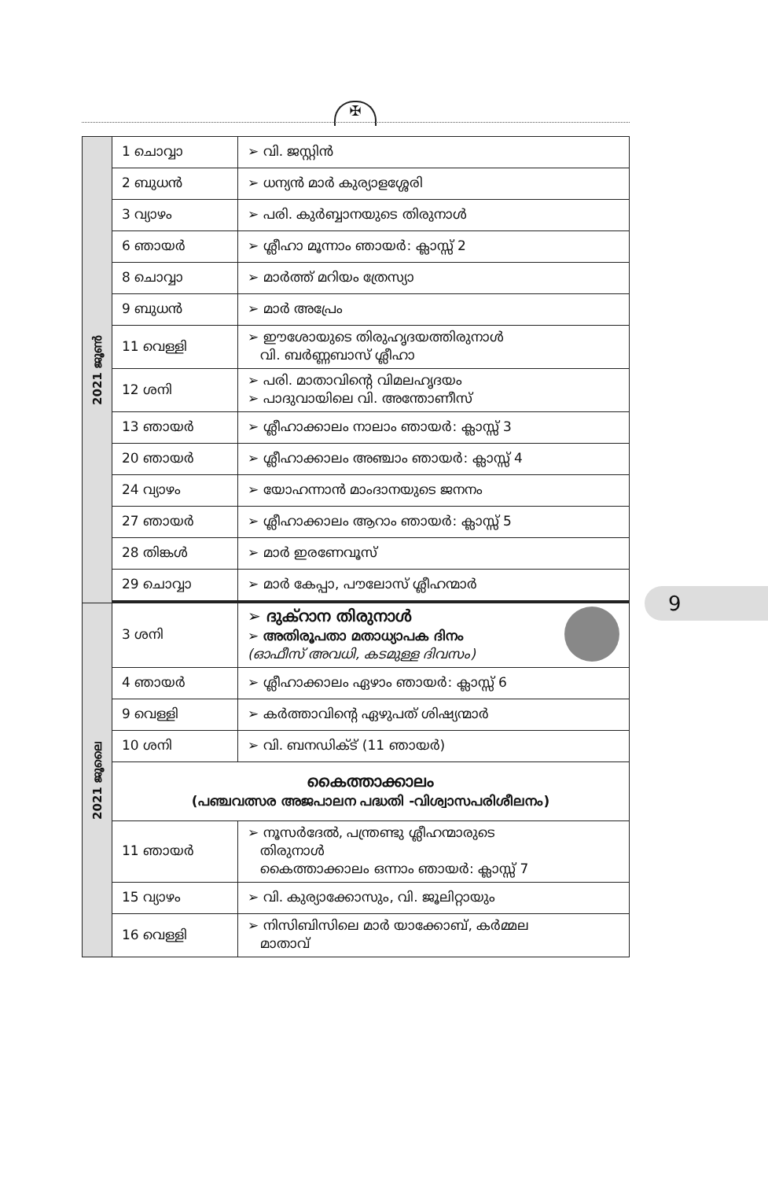✠
| 2021 ജൂൺ | 1 ചൊവ്വാ | ➢ വി. ജസ്റ്റിൻ |
| | 2 ബുധൻ | ➢ ധന്യൻ മാർ കുര്യാളശ്ശേരി |
| | 3 വ്യാഴം | ➢ പരി. കുർബ്ബാനയുടെ തിരുനാൾ |
| | 6 ഞായർ | ➢ ശ്ലീഹാ മൂന്നാം ഞായർ: ക്ലാസ്സ് 2 |
| | 8 ചൊവ്വാ | ➢ മാർത്ത് മറിയം ത്രേസ്യാ |
| | 9 ബുധൻ | ➢ മാർ അപ്രേം |
| | 11 വെള്ളി | ➢ ഈശോയുടെ തിരുഹൃദയത്തിരുനാൾ വി. ബർണ്ണബാസ് ശ്ലീഹാ |
| | 12 ശനി | ➢ പരി. മാതാവിന്റെ വിമലഹൃദയം ➢ പാദുവായിലെ വി. അന്തോണീസ് |
| | 13 ഞായർ | ➢ ശ്ലീഹാക്കാലം നാലാം ഞായർ: ക്ലാസ്സ് 3 |
| | 20 ഞായർ | ➢ ശ്ലീഹാക്കാലം അഞ്ചാം ഞായർ: ക്ലാസ്സ് 4 |
| | 24 വ്യാഴം | ➢ യോഹന്നാൻ മാംദാനയുടെ ജനനം |
| | 27 ഞായർ | ➢ ശ്ലീഹാക്കാലം ആറാം ഞായർ: ക്ലാസ്സ് 5 |
| | 28 തിങ്കൾ | ➢ മാർ ഇരണേവൂസ് |
| | 29 ചൊവ്വാ | ➢ മാർ കേപ്പാ, പൗലോസ് ശ്ലീഹന്മാർ |
| 2021 ജൂലൈ | 3 ശനി | ➢ ദുക്റാന തിരുനാൾ ➢ അതിരൂപതാ മതാധ്യാപക ദിനം (ഓഫീസ് അവധി, കടമുള്ള ദിവസം) |
| | 4 ഞായർ | ➢ ശ്ലീഹാക്കാലം ഏഴാം ഞായർ: ക്ലാസ്സ് 6 |
| | 9 വെള്ളി | ➢ കർത്താവിന്റെ ഏഴുപത് ശിഷ്യന്മാർ |
| | 10 ശനി | ➢ വി. ബനഡിക്ട് (11 ഞായർ) |
| | കൈത്താക്കാലം (പഞ്ചവത്സര അജപാലന പദ്ധതി -വിശ്വാസപരിശീലനം) | |
| | 11 ഞായർ | ➢ നൂസർദേൽ, പന്ത്രണ്ടു ശ്ലീഹന്മാരുടെ തിരുനാൾ കൈത്താക്കാലം ഒന്നാം ഞായർ: ക്ലാസ്സ് 7 |
| | 15 വ്യാഴം | ➢ വി. കുര്യാക്കോസും, വി. ജൂലിറ്റായും |
| | 16 വെള്ളി | ➢ നിസിബിസിലെ മാർ യാക്കോബ്, കർമ്മല മാതാവ് |
9